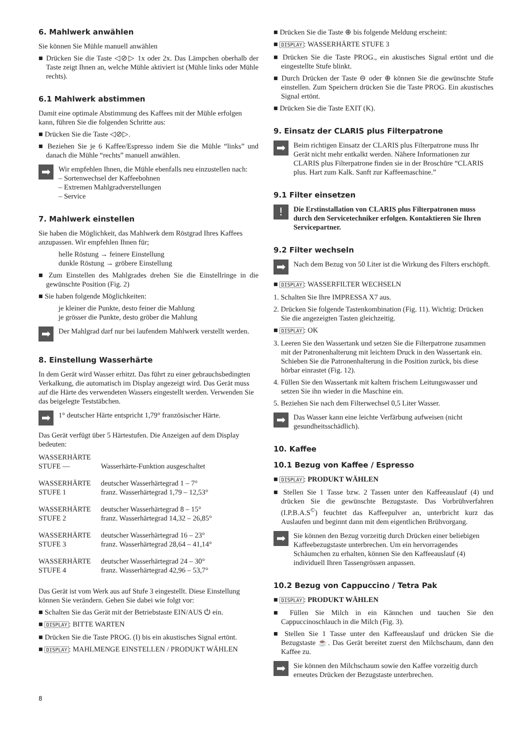6. Mahlwerk anwählen
Sie können Sie Mühle manuell anwählen
■ Drücken Sie die Taste ◁⊘▷ 1x oder 2x. Das Lämpchen oberhalb der Taste zeigt Ihnen an, welche Mühle aktiviert ist (Mühle links oder Mühle rechts).
6.1 Mahlwerk abstimmen
Damit eine optimale Abstimmung des Kaffees mit der Mühle erfolgen kann, führen Sie die folgenden Schritte aus:
■ Drücken Sie die Taste ◁⊘▷.
■ Beziehen Sie je 6 Kaffee/Espresso indem Sie die Mühle “links” und danach die Mühle “rechts” manuell anwählen.
➡
Wir empfehlen Ihnen, die Mühle ebenfalls neu einzustellen nach:
– Sortenwechsel der Kaffeebohnen
– Extremen Mahlgradverstellungen
– Service
7. Mahlwerk einstellen
Sie haben die Möglichkeit, das Mahlwerk dem Röstgrad Ihres Kaffees anzupassen. Wir empfehlen Ihnen für;
helle Röstung → feinere Einstellung
dunkle Röstung → gröbere Einstellung
■ Zum Einstellen des Mahlgrades drehen Sie die Einstellringe in die gewünschte Position (Fig. 2)
■ Sie haben folgende Möglichkeiten:
je kleiner die Punkte, desto feiner die Mahlung
je grösser die Punkte, desto gröber die Mahlung
➡
Der Mahlgrad darf nur bei laufendem Mahlwerk verstellt werden.
8. Einstellung Wasserhärte
In dem Gerät wird Wasser erhitzt. Das führt zu einer gebrauchsbedingten Verkalkung, die automatisch im Display angezeigt wird. Das Gerät muss auf die Härte des verwendeten Wassers eingestellt werden. Verwenden Sie das beigelegte Teststäbchen.
➡
1° deutscher Härte entspricht 1,79° französischer Härte.
Das Gerät verfügt über 5 Härtestufen. Die Anzeigen auf dem Display bedeuten:
| WASSERHÄRTE STUFE — | Wasserhärte-Funktion ausgeschaltet |
| WASSERHÄRTE STUFE 1 | deutscher Wasserhärtegrad 1 – 7° franz. Wasserhärtegrad 1,79 – 12,53° |
| WASSERHÄRTE STUFE 2 | deutscher Wasserhärtegrad 8 – 15° franz. Wasserhärtegrad 14,32 – 26,85° |
| WASSERHÄRTE STUFE 3 | deutscher Wasserhärtegrad 16 – 23° franz. Wasserhärtegrad 28,64 – 41,14° |
| WASSERHÄRTE STUFE 4 | deutscher Wasserhärtegrad 24 – 30° franz. Wasserhärtegrad 42,96 – 53,7° |
Das Gerät ist vom Werk aus auf Stufe 3 eingestellt. Diese Einstellung können Sie verändern. Gehen Sie dabei wie folgt vor:
■ Schalten Sie das Gerät mit der Betriebstaste EIN/AUS ⏻ ein.
■ DISPLAY: BITTE WARTEN
■ Drücken Sie die Taste PROG. (I) bis ein akustisches Signal ertönt.
■ DISPLAY: MAHLMENGE EINSTELLEN / PRODUKT WÄHLEN
■ Drücken Sie die Taste ⊕ bis folgende Meldung erscheint:
■ DISPLAY: WASSERHÄRTE STUFE 3
■ Drücken Sie die Taste PROG., ein akustisches Signal ertönt und die eingestellte Stufe blinkt.
■ Durch Drücken der Taste ⊖ oder ⊕ können Sie die gewünschte Stufe einstellen. Zum Speichern drücken Sie die Taste PROG. Ein akustisches Signal ertönt.
■ Drücken Sie die Taste EXIT (K).
9. Einsatz der CLARIS plus Filterpatrone
➡
Beim richtigen Einsatz der CLARIS plus Filterpatrone muss Ihr Gerät nicht mehr entkalkt werden. Nähere Informationen zur CLARIS plus Filterpatrone finden sie in der Broschüre “CLARIS plus. Hart zum Kalk. Sanft zur Kaffeemaschine.”
9.1 Filter einsetzen
!
Die Erstinstallation von CLARIS plus Filterpatronen muss durch den Servicetechniker erfolgen. Kontaktieren Sie Ihren Servicepartner.
9.2 Filter wechseln
➡
Nach dem Bezug von 50 Liter ist die Wirkung des Filters erschöpft.
■ DISPLAY: WASSERFILTER WECHSELN
1. Schalten Sie Ihre IMPRESSA X7 aus.
2. Drücken Sie folgende Tastenkombination (Fig. 11). Wichtig: Drücken Sie die angezeigten Tasten gleichzeitig.
■ DISPLAY: OK
3. Leeren Sie den Wassertank und setzen Sie die Filterpatrone zusammen mit der Patronenhalterung mit leichtem Druck in den Wassertank ein. Schieben Sie die Patronenhalterung in die Position zurück, bis diese hörbar einrastet (Fig. 12).
4. Füllen Sie den Wassertank mit kaltem frischem Leitungswasser und setzen Sie ihn wieder in die Maschine ein.
5. Beziehen Sie nach dem Filterwechsel 0,5 Liter Wasser.
➡
Das Wasser kann eine leichte Verfärbung aufweisen (nicht gesundheitsschädlich).
10. Kaffee
10.1 Bezug von Kaffee / Espresso
■ DISPLAY: PRODUKT WÄHLEN
■ Stellen Sie 1 Tasse bzw. 2 Tassen unter den Kaffeeauslauf (4) und drücken Sie die gewünschte Bezugstaste. Das Vorbrühverfahren (I.P.B.A.S<sup>©</sup>) feuchtet das Kaffeepulver an, unterbricht kurz das Auslaufen und beginnt dann mit dem eigentlichen Brühvorgang.
➡
Sie können den Bezug vorzeitig durch Drücken einer beliebigen Kaffeebezugstaste unterbrechen. Um ein hervorragendes Schäumchen zu erhalten, können Sie den Kaffeeauslauf (4) individuell Ihren Tassengrössen anpassen.
10.2 Bezug von Cappuccino / Tetra Pak
■ DISPLAY: PRODUKT WÄHLEN
■ Füllen Sie Milch in ein Kännchen und tauchen Sie den Cappuccinoschlauch in die Milch (Fig. 3).
■ Stellen Sie 1 Tasse unter den Kaffeeauslauf und drücken Sie die Bezugstaste ☕. Das Gerät bereitet zuerst den Milchschaum, dann den Kaffee zu.
➡
Sie können den Milchschaum sowie den Kaffee vorzeitig durch erneutes Drücken der Bezugstaste unterbrechen.
8